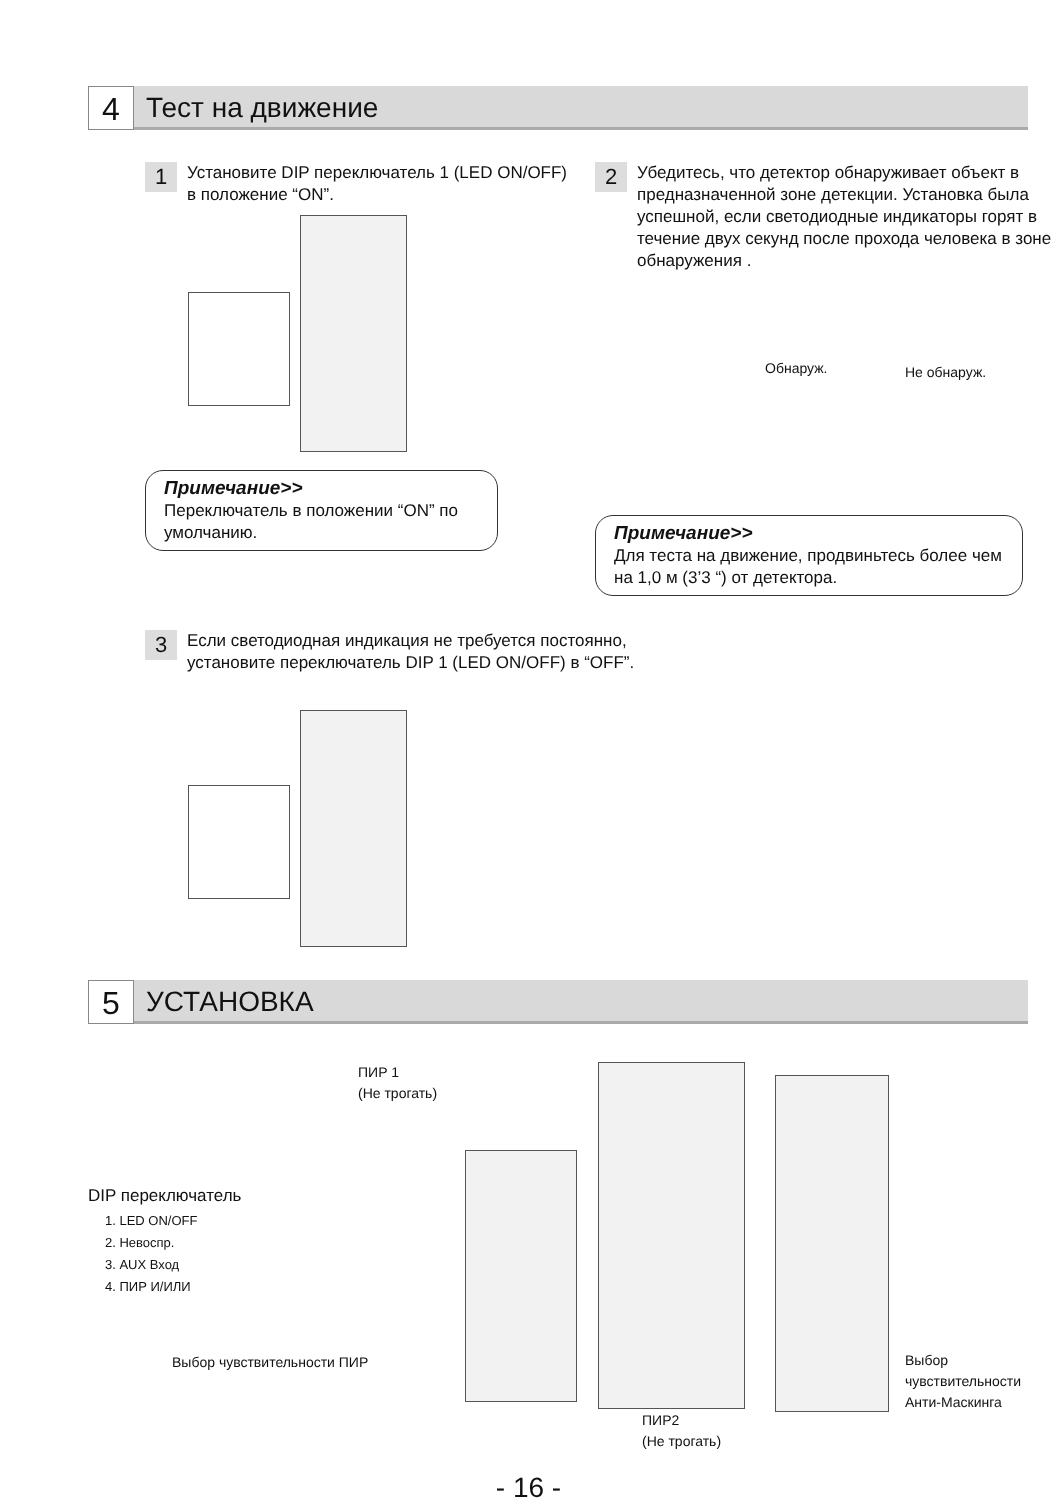4 Тест на движение
1
Установите DIP переключатель 1 (LED ON/OFF) в положение “ON”.
Примечание>>
Переключатель в положении “ON” по умолчанию.
2
Убедитесь, что детектор обнаруживает объект в предназначенной зоне детекции. Установка была успешной, если светодиодные индикаторы горят в течение двух секунд после прохода человека в зоне обнаружения .
Обнаруж. Не обнаруж.
Примечание>>
Для теста на движение, продвиньтесь более чем на 1,0 м (3’3 “) от детектора.
3
Если светодиодная индикация не требуется постоянно, установите переключатель DIP 1 (LED ON/OFF) в “OFF”.
5 УСТАНОВКА
ПИР 1
(Не трогать)
DIP переключатель
1. LED ON/OFF
2. Невоспр.
3. AUX Вход
4. ПИР И/ИЛИ
Выбор чувствительности ПИР
Выбор
чувствительности
Анти-Маскинга
ПИР2
(Не трогать)
- 16 -